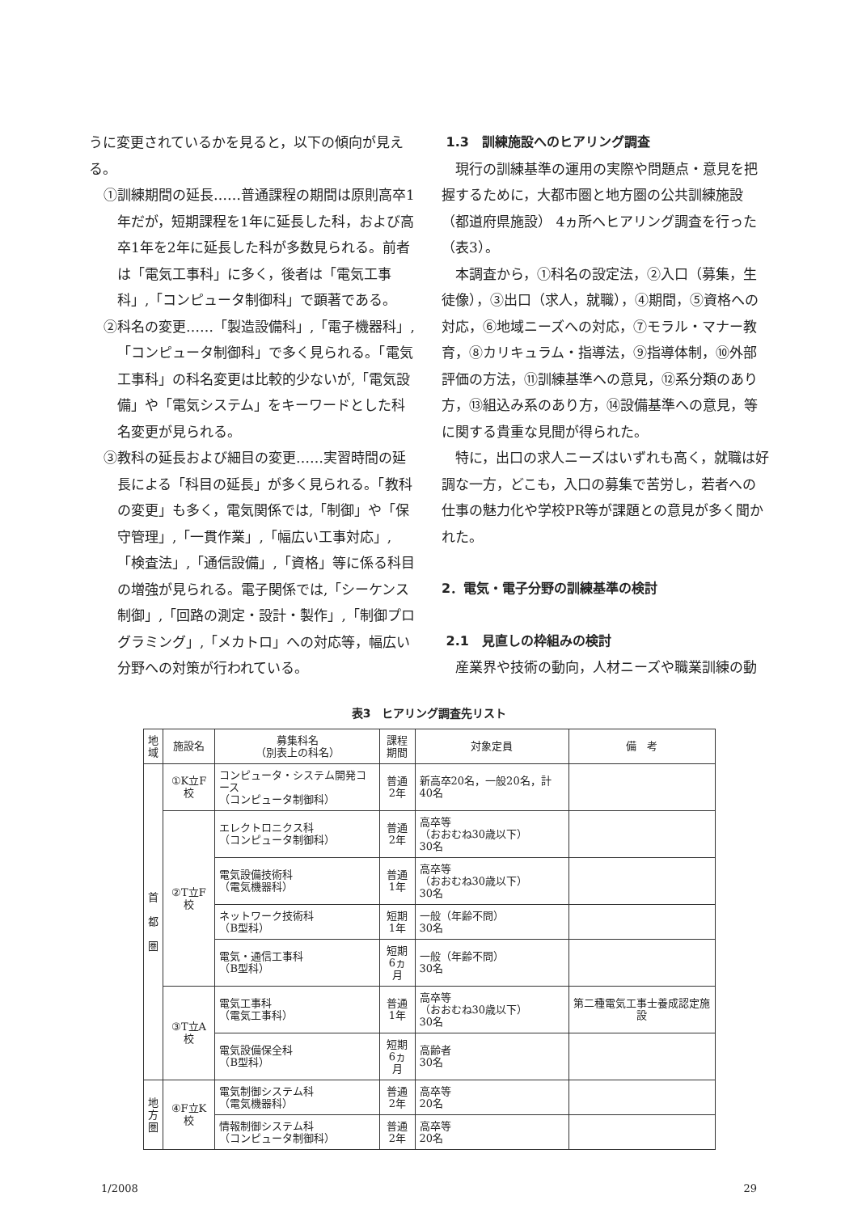うに変更されているかを見ると，以下の傾向が見える。
①訓練期間の延長……普通課程の期間は原則高卒1年だが，短期課程を1年に延長した科，および高卒1年を2年に延長した科が多数見られる。前者は「電気工事科」に多く，後者は「電気工事科」,「コンピュータ制御科」で顕著である。
②科名の変更……「製造設備科」,「電子機器科」,「コンピュータ制御科」で多く見られる。「電気工事科」の科名変更は比較的少ないが,「電気設備」や「電気システム」をキーワードとした科名変更が見られる。
③教科の延長および細目の変更……実習時間の延長による「科目の延長」が多く見られる。「教科の変更」も多く，電気関係では,「制御」や「保守管理」,「一貫作業」,「幅広い工事対応」,「検査法」,「通信設備」,「資格」等に係る科目の増強が見られる。電子関係では,「シーケンス制御」,「回路の測定・設計・製作」,「制御プログラミング」,「メカトロ」への対応等，幅広い分野への対策が行われている。
1.3　訓練施設へのヒアリング調査
現行の訓練基準の運用の実際や問題点・意見を把握するために，大都市圏と地方圏の公共訓練施設（都道府県施設） 4ヵ所へヒアリング調査を行った（表3）。
本調査から，①科名の設定法，②入口（募集，生徒像），③出口（求人，就職），④期間，⑤資格への対応，⑥地域ニーズへの対応，⑦モラル・マナー教育，⑧カリキュラム・指導法，⑨指導体制，⑩外部評価の方法，⑪訓練基準への意見，⑫系分類のあり方，⑬組込み系のあり方，⑭設備基準への意見，等に関する貴重な見聞が得られた。
特に，出口の求人ニーズはいずれも高く，就職は好調な一方，どこも，入口の募集で苦労し，若者への仕事の魅力化や学校PR等が課題との意見が多く聞かれた。
2．電気・電子分野の訓練基準の検討
2.1　見直しの枠組みの検討
産業界や技術の動向，人材ニーズや職業訓練の動
表3　ヒアリング調査先リスト
| 地 域 | 施設名 | 募集科名 （別表上の科名） | 課程 期間 | 対象定員 | 備 考 |
| --- | --- | --- | --- | --- | --- |
| 首 都 圏 | ①K立F校 | コンピュータ・システム開発コース （コンピュータ制御科） | 普通 2年 | 新高卒20名，一般20名，計40名 | |
| | ②T立F校 | エレクトロニクス科 （コンピュータ制御科） | 普通 2年 | 高卒等 （おおむね30歳以下） 30名 | |
| | | 電気設備技術科 （電気機器科） | 普通 1年 | 高卒等 （おおむね30歳以下） 30名 | |
| | | ネットワーク技術科 （B型科） | 短期 1年 | 一般（年齢不問） 30名 | |
| | | 電気・通信工事科 （B型科） | 短期 6ヵ月 | 一般（年齢不問） 30名 | |
| | ③T立A校 | 電気工事科 （電気工事科） | 普通 1年 | 高卒等 （おおむね30歳以下） 30名 | 第二種電気工事士養成認定施設 |
| | | 電気設備保全科 （B型科） | 短期 6ヵ月 | 高齢者 30名 | |
| 地 方 圏 | ④F立K校 | 電気制御システム科 （電気機器科） | 普通 2年 | 高卒等 20名 | |
| | | 情報制御システム科 （コンピュータ制御科） | 普通 2年 | 高卒等 20名 | |
1/2008 29